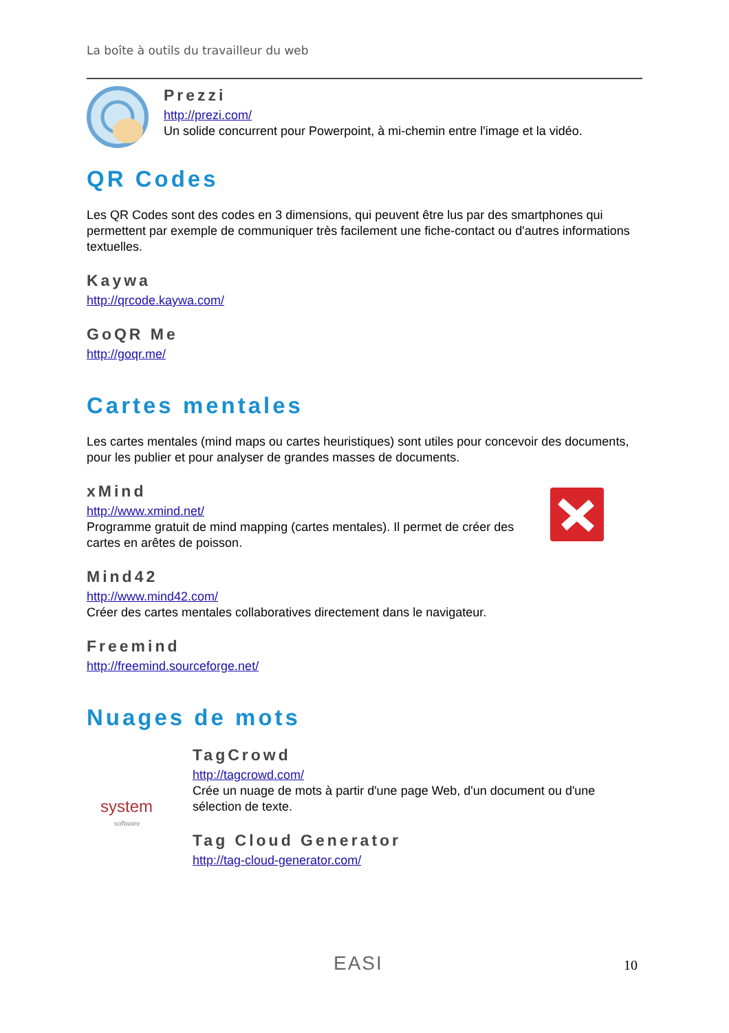La boîte à outils du travailleur du web
Prezzi
http://prezi.com/
Un solide concurrent pour Powerpoint, à mi-chemin entre l'image et la vidéo.
QR Codes
Les QR Codes sont des codes en 3 dimensions, qui peuvent être lus par des smartphones qui permettent par exemple de communiquer très facilement une fiche-contact ou d'autres informations textuelles.
Kaywa
http://qrcode.kaywa.com/
GoQR Me
http://goqr.me/
Cartes mentales
Les cartes mentales (mind maps ou cartes heuristiques) sont utiles pour concevoir des documents, pour les publier et pour analyser de grandes masses de documents.
xMind
http://www.xmind.net/
Programme gratuit de mind mapping (cartes mentales). Il permet de créer des cartes en arêtes de poisson.
Mind42
http://www.mind42.com/
Créer des cartes mentales collaboratives directement dans le navigateur.
Freemind
http://freemind.sourceforge.net/
Nuages de mots
system
software
TagCrowd
http://tagcrowd.com/
Crée un nuage de mots à partir d'une page Web, d'un document ou d'une sélection de texte.
Tag Cloud Generator
http://tag-cloud-generator.com/
EASI 10